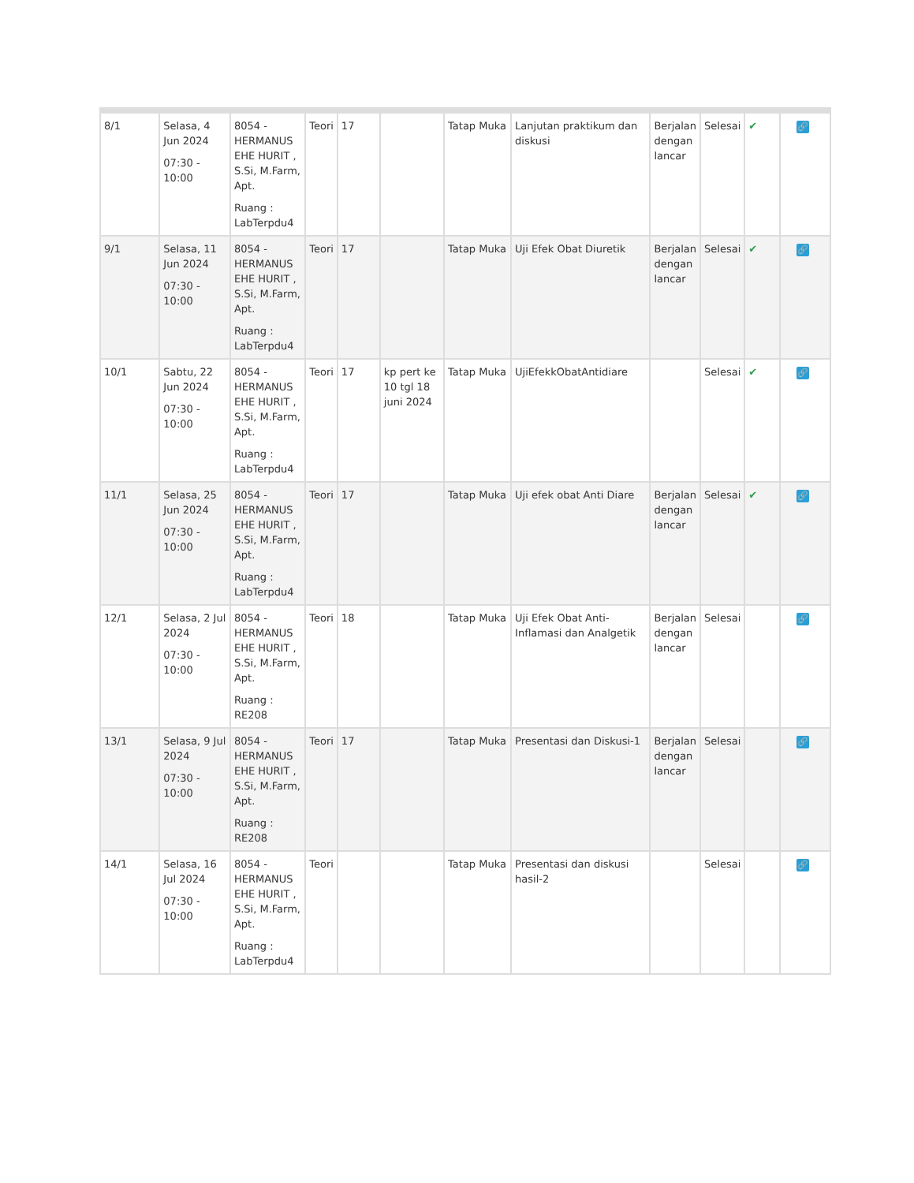| 8/1 | Selasa, 4 Jun 2024 07:30 - 10:00 | 8054 - HERMANUS EHE HURIT , S.Si, M.Farm, Apt. Ruang : LabTerpdu4 | Teori | 17 | | Tatap Muka | Lanjutan praktikum dan diskusi | Berjalan dengan lancar | Selesai | ✔ | 🔗 |
| 9/1 | Selasa, 11 Jun 2024 07:30 - 10:00 | 8054 - HERMANUS EHE HURIT , S.Si, M.Farm, Apt. Ruang : LabTerpdu4 | Teori | 17 | | Tatap Muka | Uji Efek Obat Diuretik | Berjalan dengan lancar | Selesai | ✔ | 🔗 |
| 10/1 | Sabtu, 22 Jun 2024 07:30 - 10:00 | 8054 - HERMANUS EHE HURIT , S.Si, M.Farm, Apt. Ruang : LabTerpdu4 | Teori | 17 | kp pert ke 10 tgl 18 juni 2024 | Tatap Muka | UjiEfekkObatAntidiare | | Selesai | ✔ | 🔗 |
| 11/1 | Selasa, 25 Jun 2024 07:30 - 10:00 | 8054 - HERMANUS EHE HURIT , S.Si, M.Farm, Apt. Ruang : LabTerpdu4 | Teori | 17 | | Tatap Muka | Uji efek obat Anti Diare | Berjalan dengan lancar | Selesai | ✔ | 🔗 |
| 12/1 | Selasa, 2 Jul 2024 07:30 - 10:00 | 8054 - HERMANUS EHE HURIT , S.Si, M.Farm, Apt. Ruang : RE208 | Teori | 18 | | Tatap Muka | Uji Efek Obat Anti-Inflamasi dan Analgetik | Berjalan dengan lancar | Selesai | | 🔗 |
| 13/1 | Selasa, 9 Jul 2024 07:30 - 10:00 | 8054 - HERMANUS EHE HURIT , S.Si, M.Farm, Apt. Ruang : RE208 | Teori | 17 | | Tatap Muka | Presentasi dan Diskusi-1 | Berjalan dengan lancar | Selesai | | 🔗 |
| 14/1 | Selasa, 16 Jul 2024 07:30 - 10:00 | 8054 - HERMANUS EHE HURIT , S.Si, M.Farm, Apt. Ruang : LabTerpdu4 | Teori | | | Tatap Muka | Presentasi dan diskusi hasil-2 | | Selesai | | 🔗 |